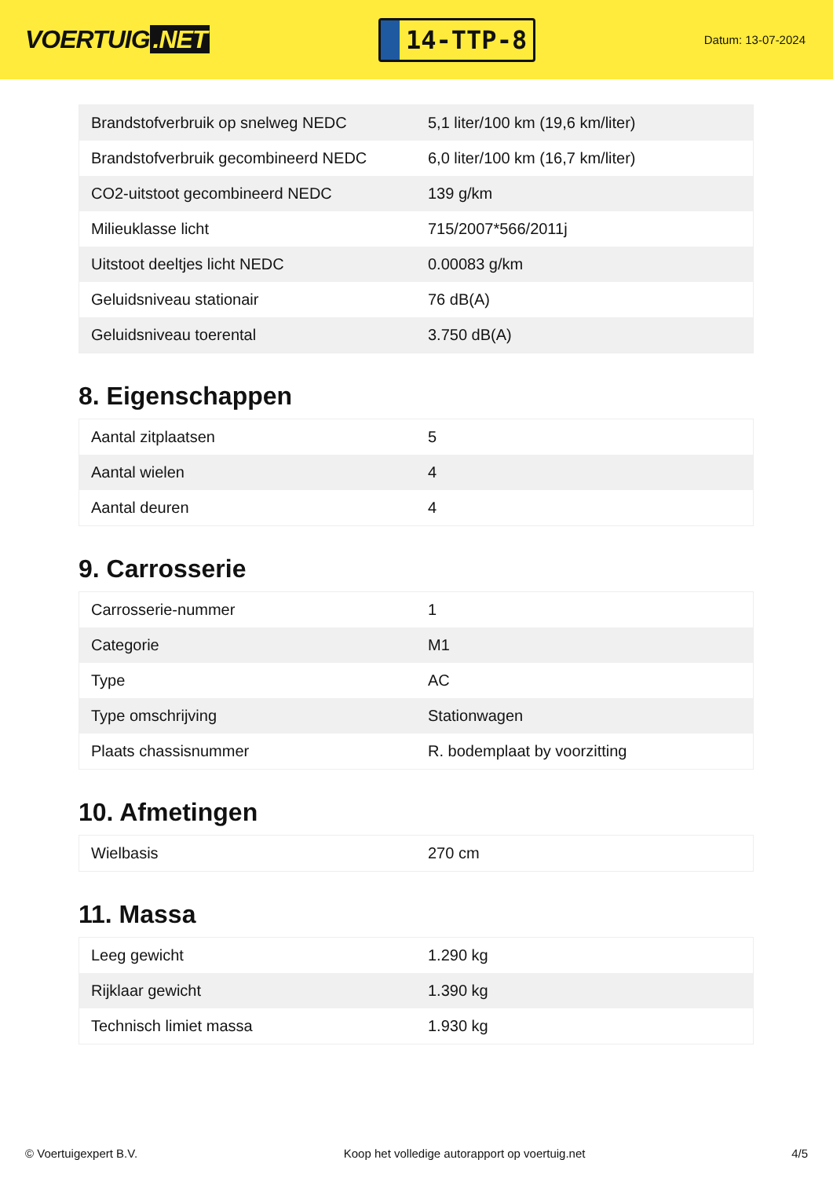VOERTUIG.NET
14-TTP-8
Datum: 13-07-2024
| Brandstofverbruik op snelweg NEDC | 5,1 liter/100 km (19,6 km/liter) |
| Brandstofverbruik gecombineerd NEDC | 6,0 liter/100 km (16,7 km/liter) |
| CO2-uitstoot gecombineerd NEDC | 139 g/km |
| Milieuklasse licht | 715/2007*566/2011j |
| Uitstoot deeltjes licht NEDC | 0.00083 g/km |
| Geluidsniveau stationair | 76 dB(A) |
| Geluidsniveau toerental | 3.750 dB(A) |
8. Eigenschappen
| Aantal zitplaatsen | 5 |
| Aantal wielen | 4 |
| Aantal deuren | 4 |
9. Carrosserie
| Carrosserie-nummer | 1 |
| Categorie | M1 |
| Type | AC |
| Type omschrijving | Stationwagen |
| Plaats chassisnummer | R. bodemplaat by voorzitting |
10. Afmetingen
| Wielbasis | 270 cm |
11. Massa
| Leeg gewicht | 1.290 kg |
| Rijklaar gewicht | 1.390 kg |
| Technisch limiet massa | 1.930 kg |
© Voertuigexpert B.V. Koop het volledige autorapport op voertuig.net 4/5